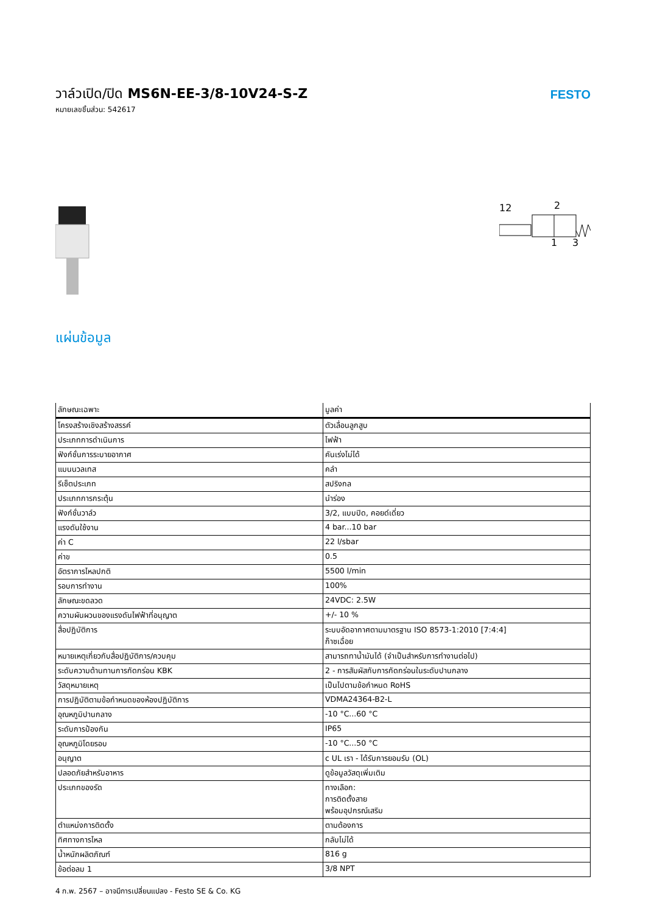วาล์วเปิด/ปิด MS6N-EE-3/8-10V24-S-Z
หมายเลขชิ้นส่วน: 542617
FESTO
12
2
1
3
แผ่นข้อมูล
| ลักษณะเฉพาะ | มูลค่า |
| --- | --- |
| โครงสร้างเชิงสร้างสรรค์ | ตัวเลื่อนลูกสูบ |
| ประเภทการดำเนินการ | ไฟฟ้า |
| ฟังก์ชั่นการระบายอากาศ | คันเร่งไม่ได้ |
| แมนนวลเทส | คลำ |
| รีเซ็ตประเภท | สปริงกล |
| ประเภทการกระตุ้น | นำร่อง |
| ฟังก์ชั่นวาล์ว | 3/2, แบบปิด, คอยด์เดี่ยว |
| แรงดันใช้งาน | 4 bar...10 bar |
| ค่า C | 22 l/sbar |
| ค่าข | 0.5 |
| อัตราการไหลปกติ | 5500 l/min |
| รอบการทำงาน | 100% |
| ลักษณะขดลวด | 24VDC: 2.5W |
| ความผันผวนของแรงดันไฟฟ้าที่อนุญาต | +/- 10 % |
| สื่อปฏิบัติการ | ระบบอัดอากาศตามมาตรฐาน ISO 8573-1:2010 [7:4:4] ก๊าซเฉื่อย |
| หมายเหตุเกี่ยวกับสื่อปฏิบัติการ/ควบคุม | สามารถทาน้ำมันได้ (จำเป็นสำหรับการทำงานต่อไป) |
| ระดับความต้านทานการกัดกร่อน KBK | 2 - การสัมผัสกับการกัดกร่อนในระดับปานกลาง |
| วัสดุหมายเหตุ | เป็นไปตามข้อกำหนด RoHS |
| การปฏิบัติตามข้อกำหนดของห้องปฏิบัติการ | VDMA24364-B2-L |
| อุณหภูมิปานกลาง | -10 °C...60 °C |
| ระดับการป้องกัน | IP65 |
| อุณหภูมิโดยรอบ | -10 °C...50 °C |
| อนุญาต | c UL เรา - ได้รับการยอมรับ (OL) |
| ปลอดภัยสำหรับอาหาร | ดูข้อมูลวัสดุเพิ่มเติม |
| ประเภทของรัด | ทางเลือก: การติดตั้งสาย พร้อมอุปกรณ์เสริม |
| ตำแหน่งการติดตั้ง | ตามต้องการ |
| ทิศทางการไหล | กลับไม่ได้ |
| น้ำหนักผลิตภัณฑ์ | 816 g |
| ข้อต่อลม 1 | 3/8 NPT |
4 ก.พ. 2567 – อาจมีการเปลี่ยนแปลง - Festo SE & Co. KG